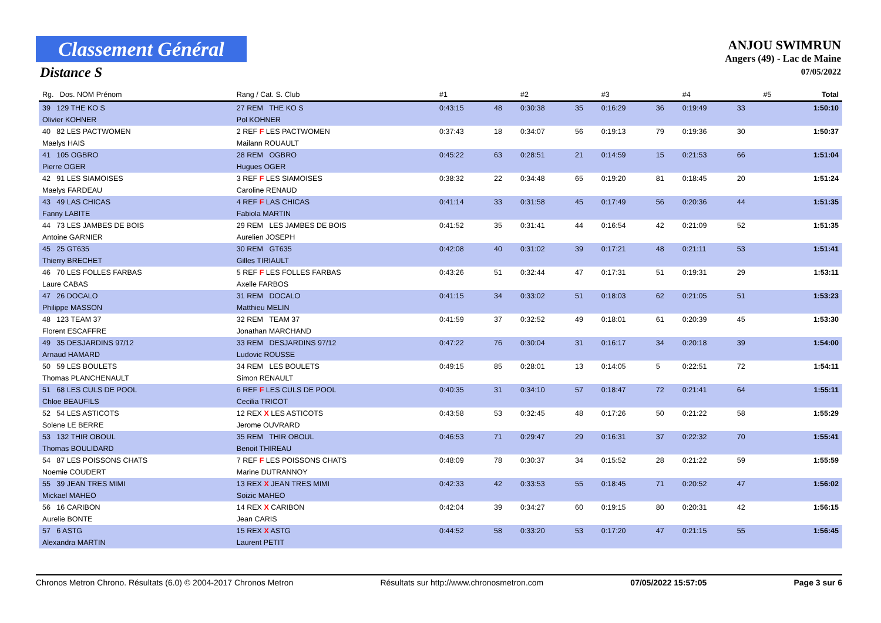Classement Général
Distance S
ANJOU SWIMRUN
Angers (49) - Lac de Maine
07/05/2022
| Rg. Dos. NOM Prénom | Rang / Cat. S. Club | #1 | | #2 | | #3 | | #4 | | #5 | Total |
| --- | --- | --- | --- | --- | --- | --- | --- | --- | --- | --- | --- |
| 39 129 THE KO S | 27 REM THE KO S | 0:43:15 | 48 | 0:30:38 | 35 | 0:16:29 | 36 | 0:19:49 | 33 | | 1:50:10 |
| Olivier KOHNER | Pol KOHNER | | | | | | | | | | |
| 40 82 LES PACTWOMEN | 2 REF F LES PACTWOMEN | 0:37:43 | 18 | 0:34:07 | 56 | 0:19:13 | 79 | 0:19:36 | 30 | | 1:50:37 |
| Maelys HAIS | Mailann ROUAULT | | | | | | | | | | |
| 41 105 OGBRO | 28 REM OGBRO | 0:45:22 | 63 | 0:28:51 | 21 | 0:14:59 | 15 | 0:21:53 | 66 | | 1:51:04 |
| Pierre OGER | Hugues OGER | | | | | | | | | | |
| 42 91 LES SIAMOISES | 3 REF F LES SIAMOISES | 0:38:32 | 22 | 0:34:48 | 65 | 0:19:20 | 81 | 0:18:45 | 20 | | 1:51:24 |
| Maelys FARDEAU | Caroline RENAUD | | | | | | | | | | |
| 43 49 LAS CHICAS | 4 REF F LAS CHICAS | 0:41:14 | 33 | 0:31:58 | 45 | 0:17:49 | 56 | 0:20:36 | 44 | | 1:51:35 |
| Fanny LABITE | Fabiola MARTIN | | | | | | | | | | |
| 44 73 LES JAMBES DE BOIS | 29 REM LES JAMBES DE BOIS | 0:41:52 | 35 | 0:31:41 | 44 | 0:16:54 | 42 | 0:21:09 | 52 | | 1:51:35 |
| Antoine GARNIER | Aurelien JOSEPH | | | | | | | | | | |
| 45 25 GT635 | 30 REM GT635 | 0:42:08 | 40 | 0:31:02 | 39 | 0:17:21 | 48 | 0:21:11 | 53 | | 1:51:41 |
| Thierry BRECHET | Gilles TIRIAULT | | | | | | | | | | |
| 46 70 LES FOLLES FARBAS | 5 REF F LES FOLLES FARBAS | 0:43:26 | 51 | 0:32:44 | 47 | 0:17:31 | 51 | 0:19:31 | 29 | | 1:53:11 |
| Laure CABAS | Axelle FARBOS | | | | | | | | | | |
| 47 26 DOCALO | 31 REM DOCALO | 0:41:15 | 34 | 0:33:02 | 51 | 0:18:03 | 62 | 0:21:05 | 51 | | 1:53:23 |
| Philippe MASSON | Matthieu MELIN | | | | | | | | | | |
| 48 123 TEAM 37 | 32 REM TEAM 37 | 0:41:59 | 37 | 0:32:52 | 49 | 0:18:01 | 61 | 0:20:39 | 45 | | 1:53:30 |
| Florent ESCAFFRE | Jonathan MARCHAND | | | | | | | | | | |
| 49 35 DESJARDINS 97/12 | 33 REM DESJARDINS 97/12 | 0:47:22 | 76 | 0:30:04 | 31 | 0:16:17 | 34 | 0:20:18 | 39 | | 1:54:00 |
| Arnaud HAMARD | Ludovic ROUSSE | | | | | | | | | | |
| 50 59 LES BOULETS | 34 REM LES BOULETS | 0:49:15 | 85 | 0:28:01 | 13 | 0:14:05 | 5 | 0:22:51 | 72 | | 1:54:11 |
| Thomas PLANCHENAULT | Simon RENAULT | | | | | | | | | | |
| 51 68 LES CULS DE POOL | 6 REF F LES CULS DE POOL | 0:40:35 | 31 | 0:34:10 | 57 | 0:18:47 | 72 | 0:21:41 | 64 | | 1:55:11 |
| Chloe BEAUFILS | Cecilia TRICOT | | | | | | | | | | |
| 52 54 LES ASTICOTS | 12 REX X LES ASTICOTS | 0:43:58 | 53 | 0:32:45 | 48 | 0:17:26 | 50 | 0:21:22 | 58 | | 1:55:29 |
| Solene LE BERRE | Jerome OUVRARD | | | | | | | | | | |
| 53 132 THIR OBOUL | 35 REM THIR OBOUL | 0:46:53 | 71 | 0:29:47 | 29 | 0:16:31 | 37 | 0:22:32 | 70 | | 1:55:41 |
| Thomas BOULIDARD | Benoit THIREAU | | | | | | | | | | |
| 54 87 LES POISSONS CHATS | 7 REF F LES POISSONS CHATS | 0:48:09 | 78 | 0:30:37 | 34 | 0:15:52 | 28 | 0:21:22 | 59 | | 1:55:59 |
| Noemie COUDERT | Marine DUTRANNOY | | | | | | | | | | |
| 55 39 JEAN TRES MIMI | 13 REX X JEAN TRES MIMI | 0:42:33 | 42 | 0:33:53 | 55 | 0:18:45 | 71 | 0:20:52 | 47 | | 1:56:02 |
| Mickael MAHEO | Soizic MAHEO | | | | | | | | | | |
| 56 16 CARIBON | 14 REX X CARIBON | 0:42:04 | 39 | 0:34:27 | 60 | 0:19:15 | 80 | 0:20:31 | 42 | | 1:56:15 |
| Aurelie BONTE | Jean CARIS | | | | | | | | | | |
| 57 6 ASTG | 15 REX X ASTG | 0:44:52 | 58 | 0:33:20 | 53 | 0:17:20 | 47 | 0:21:15 | 55 | | 1:56:45 |
| Alexandra MARTIN | Laurent PETIT | | | | | | | | | | |
Chronos Metron Chrono. Résultats (6.0) © 2004-2017 Chronos Metron Résultats sur http://www.chronosmetron.com 07/05/2022 15:57:05 Page 3 sur 6